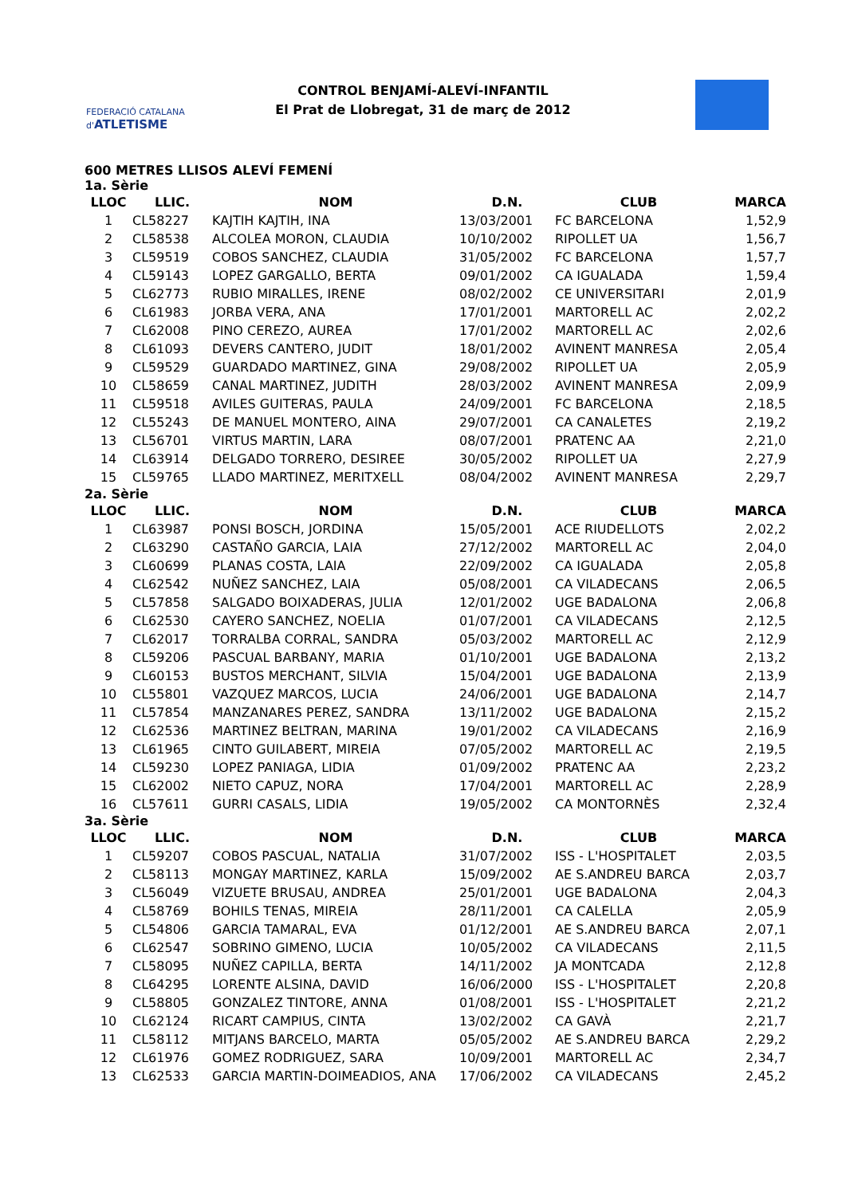FEDERACIÓ CATALANA d'ATLETISME
CONTROL BENJAMÍ-ALEVÍ-INFANTIL
El Prat de Llobregat, 31 de març de 2012
600 METRES LLISOS ALEVÍ FEMENÍ
1a. Sèrie
| LLOC | LLIC. | NOM | D.N. | CLUB | MARCA |
| --- | --- | --- | --- | --- | --- |
| 1 | CL58227 | KAJTIH KAJTIH, INA | 13/03/2001 | FC BARCELONA | 1,52,9 |
| 2 | CL58538 | ALCOLEA MORON, CLAUDIA | 10/10/2002 | RIPOLLET UA | 1,56,7 |
| 3 | CL59519 | COBOS SANCHEZ, CLAUDIA | 31/05/2002 | FC BARCELONA | 1,57,7 |
| 4 | CL59143 | LOPEZ GARGALLO, BERTA | 09/01/2002 | CA IGUALADA | 1,59,4 |
| 5 | CL62773 | RUBIO MIRALLES, IRENE | 08/02/2002 | CE UNIVERSITARI | 2,01,9 |
| 6 | CL61983 | JORBA VERA, ANA | 17/01/2001 | MARTORELL AC | 2,02,2 |
| 7 | CL62008 | PINO CEREZO, AUREA | 17/01/2002 | MARTORELL AC | 2,02,6 |
| 8 | CL61093 | DEVERS CANTERO, JUDIT | 18/01/2002 | AVINENT MANRESA | 2,05,4 |
| 9 | CL59529 | GUARDADO MARTINEZ, GINA | 29/08/2002 | RIPOLLET UA | 2,05,9 |
| 10 | CL58659 | CANAL MARTINEZ, JUDITH | 28/03/2002 | AVINENT MANRESA | 2,09,9 |
| 11 | CL59518 | AVILES GUITERAS, PAULA | 24/09/2001 | FC BARCELONA | 2,18,5 |
| 12 | CL55243 | DE MANUEL MONTERO, AINA | 29/07/2001 | CA CANALETES | 2,19,2 |
| 13 | CL56701 | VIRTUS MARTIN, LARA | 08/07/2001 | PRATENC AA | 2,21,0 |
| 14 | CL63914 | DELGADO TORRERO, DESIREE | 30/05/2002 | RIPOLLET UA | 2,27,9 |
| 15 | CL59765 | LLADO MARTINEZ, MERITXELL | 08/04/2002 | AVINENT MANRESA | 2,29,7 |
2a. Sèrie
| LLOC | LLIC. | NOM | D.N. | CLUB | MARCA |
| --- | --- | --- | --- | --- | --- |
| 1 | CL63987 | PONSI BOSCH, JORDINA | 15/05/2001 | ACE RIUDELLOTS | 2,02,2 |
| 2 | CL63290 | CASTAÑO GARCIA, LAIA | 27/12/2002 | MARTORELL AC | 2,04,0 |
| 3 | CL60699 | PLANAS COSTA, LAIA | 22/09/2002 | CA IGUALADA | 2,05,8 |
| 4 | CL62542 | NUÑEZ SANCHEZ, LAIA | 05/08/2001 | CA VILADECANS | 2,06,5 |
| 5 | CL57858 | SALGADO BOIXADERAS, JULIA | 12/01/2002 | UGE BADALONA | 2,06,8 |
| 6 | CL62530 | CAYERO SANCHEZ, NOELIA | 01/07/2001 | CA VILADECANS | 2,12,5 |
| 7 | CL62017 | TORRALBA CORRAL, SANDRA | 05/03/2002 | MARTORELL AC | 2,12,9 |
| 8 | CL59206 | PASCUAL BARBANY, MARIA | 01/10/2001 | UGE BADALONA | 2,13,2 |
| 9 | CL60153 | BUSTOS MERCHANT, SILVIA | 15/04/2001 | UGE BADALONA | 2,13,9 |
| 10 | CL55801 | VAZQUEZ MARCOS, LUCIA | 24/06/2001 | UGE BADALONA | 2,14,7 |
| 11 | CL57854 | MANZANARES PEREZ, SANDRA | 13/11/2002 | UGE BADALONA | 2,15,2 |
| 12 | CL62536 | MARTINEZ BELTRAN, MARINA | 19/01/2002 | CA VILADECANS | 2,16,9 |
| 13 | CL61965 | CINTO GUILABERT, MIREIA | 07/05/2002 | MARTORELL AC | 2,19,5 |
| 14 | CL59230 | LOPEZ PANIAGA, LIDIA | 01/09/2002 | PRATENC AA | 2,23,2 |
| 15 | CL62002 | NIETO CAPUZ, NORA | 17/04/2001 | MARTORELL AC | 2,28,9 |
| 16 | CL57611 | GURRI CASALS, LIDIA | 19/05/2002 | CA MONTORNÈS | 2,32,4 |
3a. Sèrie
| LLOC | LLIC. | NOM | D.N. | CLUB | MARCA |
| --- | --- | --- | --- | --- | --- |
| 1 | CL59207 | COBOS PASCUAL, NATALIA | 31/07/2002 | ISS - L'HOSPITALET | 2,03,5 |
| 2 | CL58113 | MONGAY MARTINEZ, KARLA | 15/09/2002 | AE S.ANDREU BARCA | 2,03,7 |
| 3 | CL56049 | VIZUETE BRUSAU, ANDREA | 25/01/2001 | UGE BADALONA | 2,04,3 |
| 4 | CL58769 | BOHILS TENAS, MIREIA | 28/11/2001 | CA CALELLA | 2,05,9 |
| 5 | CL54806 | GARCIA TAMARAL, EVA | 01/12/2001 | AE S.ANDREU BARCA | 2,07,1 |
| 6 | CL62547 | SOBRINO GIMENO, LUCIA | 10/05/2002 | CA VILADECANS | 2,11,5 |
| 7 | CL58095 | NUÑEZ CAPILLA, BERTA | 14/11/2002 | JA MONTCADA | 2,12,8 |
| 8 | CL64295 | LORENTE ALSINA, DAVID | 16/06/2000 | ISS - L'HOSPITALET | 2,20,8 |
| 9 | CL58805 | GONZALEZ TINTORE, ANNA | 01/08/2001 | ISS - L'HOSPITALET | 2,21,2 |
| 10 | CL62124 | RICART CAMPIUS, CINTA | 13/02/2002 | CA GAVÀ | 2,21,7 |
| 11 | CL58112 | MITJANS BARCELO, MARTA | 05/05/2002 | AE S.ANDREU BARCA | 2,29,2 |
| 12 | CL61976 | GOMEZ RODRIGUEZ, SARA | 10/09/2001 | MARTORELL AC | 2,34,7 |
| 13 | CL62533 | GARCIA MARTIN-DOIMEADIOS, ANA | 17/06/2002 | CA VILADECANS | 2,45,2 |